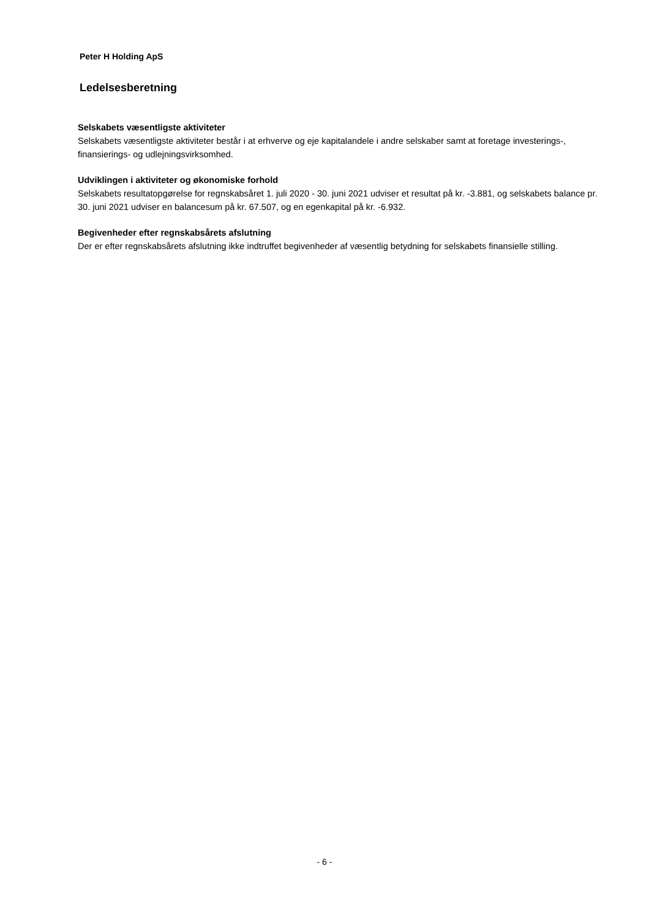Peter H Holding ApS
Ledelsesberetning
Selskabets væsentligste aktiviteter
Selskabets væsentligste aktiviteter består i at erhverve og eje kapitalandele i andre selskaber samt at foretage investerings-, finansierings- og udlejningsvirksomhed.
Udviklingen i aktiviteter og økonomiske forhold
Selskabets resultatopgørelse for regnskabsåret 1. juli 2020 - 30. juni 2021 udviser et resultat på kr. -3.881, og selskabets balance pr. 30. juni 2021 udviser en balancesum på kr. 67.507, og en egenkapital på kr. -6.932.
Begivenheder efter regnskabsårets afslutning
Der er efter regnskabsårets afslutning ikke indtruffet begivenheder af væsentlig betydning for selskabets finansielle stilling.
- 6 -